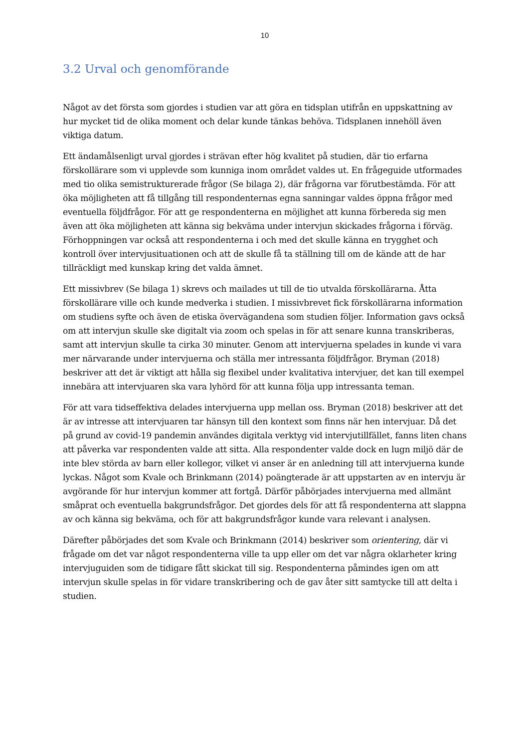10
3.2 Urval och genomförande
Något av det första som gjordes i studien var att göra en tidsplan utifrån en uppskattning av hur mycket tid de olika moment och delar kunde tänkas behöva. Tidsplanen innehöll även viktiga datum.
Ett ändamålsenligt urval gjordes i strävan efter hög kvalitet på studien, där tio erfarna förskollärare som vi upplevde som kunniga inom området valdes ut. En frågeguide utformades med tio olika semistrukturerade frågor (Se bilaga 2), där frågorna var förutbestämda. För att öka möjligheten att få tillgång till respondenternas egna sanningar valdes öppna frågor med eventuella följdfrågor. För att ge respondenterna en möjlighet att kunna förbereda sig men även att öka möjligheten att känna sig bekväma under intervjun skickades frågorna i förväg. Förhoppningen var också att respondenterna i och med det skulle känna en trygghet och kontroll över intervjusituationen och att de skulle få ta ställning till om de kände att de har tillräckligt med kunskap kring det valda ämnet.
Ett missivbrev (Se bilaga 1) skrevs och mailades ut till de tio utvalda förskollärarna. Åtta förskollärare ville och kunde medverka i studien. I missivbrevet fick förskollärarna information om studiens syfte och även de etiska övervägandena som studien följer. Information gavs också om att intervjun skulle ske digitalt via zoom och spelas in för att senare kunna transkriberas, samt att intervjun skulle ta cirka 30 minuter. Genom att intervjuerna spelades in kunde vi vara mer närvarande under intervjuerna och ställa mer intressanta följdfrågor. Bryman (2018) beskriver att det är viktigt att hålla sig flexibel under kvalitativa intervjuer, det kan till exempel innebära att intervjuaren ska vara lyhörd för att kunna följa upp intressanta teman.
För att vara tidseffektiva delades intervjuerna upp mellan oss. Bryman (2018) beskriver att det är av intresse att intervjuaren tar hänsyn till den kontext som finns när hen intervjuar. Då det på grund av covid-19 pandemin användes digitala verktyg vid intervjutillfället, fanns liten chans att påverka var respondenten valde att sitta. Alla respondenter valde dock en lugn miljö där de inte blev störda av barn eller kollegor, vilket vi anser är en anledning till att intervjuerna kunde lyckas. Något som Kvale och Brinkmann (2014) poängterade är att uppstarten av en intervju är avgörande för hur intervjun kommer att fortgå. Därför påbörjades intervjuerna med allmänt småprat och eventuella bakgrundsfrågor. Det gjordes dels för att få respondenterna att slappna av och känna sig bekväma, och för att bakgrundsfrågor kunde vara relevant i analysen.
Därefter påbörjades det som Kvale och Brinkmann (2014) beskriver som orientering, där vi frågade om det var något respondenterna ville ta upp eller om det var några oklarheter kring intervjuguiden som de tidigare fått skickat till sig. Respondenterna påmindes igen om att intervjun skulle spelas in för vidare transkribering och de gav åter sitt samtycke till att delta i studien.